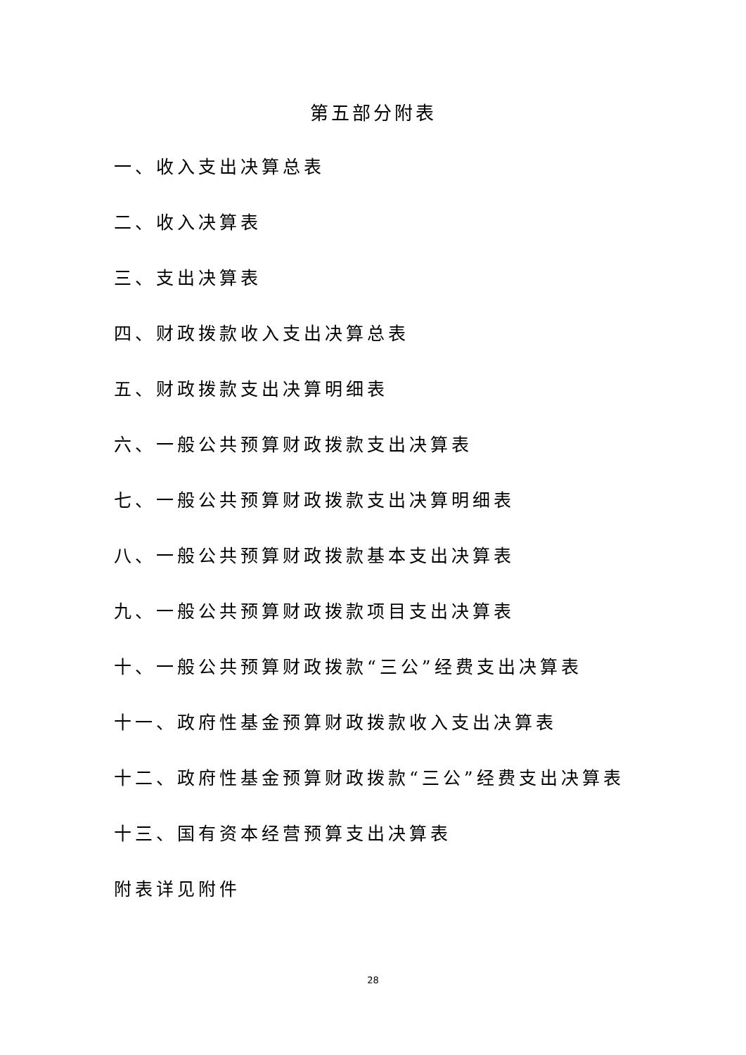第五部分附表
一、收入支出决算总表
二、收入决算表
三、支出决算表
四、财政拨款收入支出决算总表
五、财政拨款支出决算明细表
六、一般公共预算财政拨款支出决算表
七、一般公共预算财政拨款支出决算明细表
八、一般公共预算财政拨款基本支出决算表
九、一般公共预算财政拨款项目支出决算表
十、一般公共预算财政拨款“三公”经费支出决算表
十一、政府性基金预算财政拨款收入支出决算表
十二、政府性基金预算财政拨款“三公”经费支出决算表
十三、国有资本经营预算支出决算表
附表详见附件
28